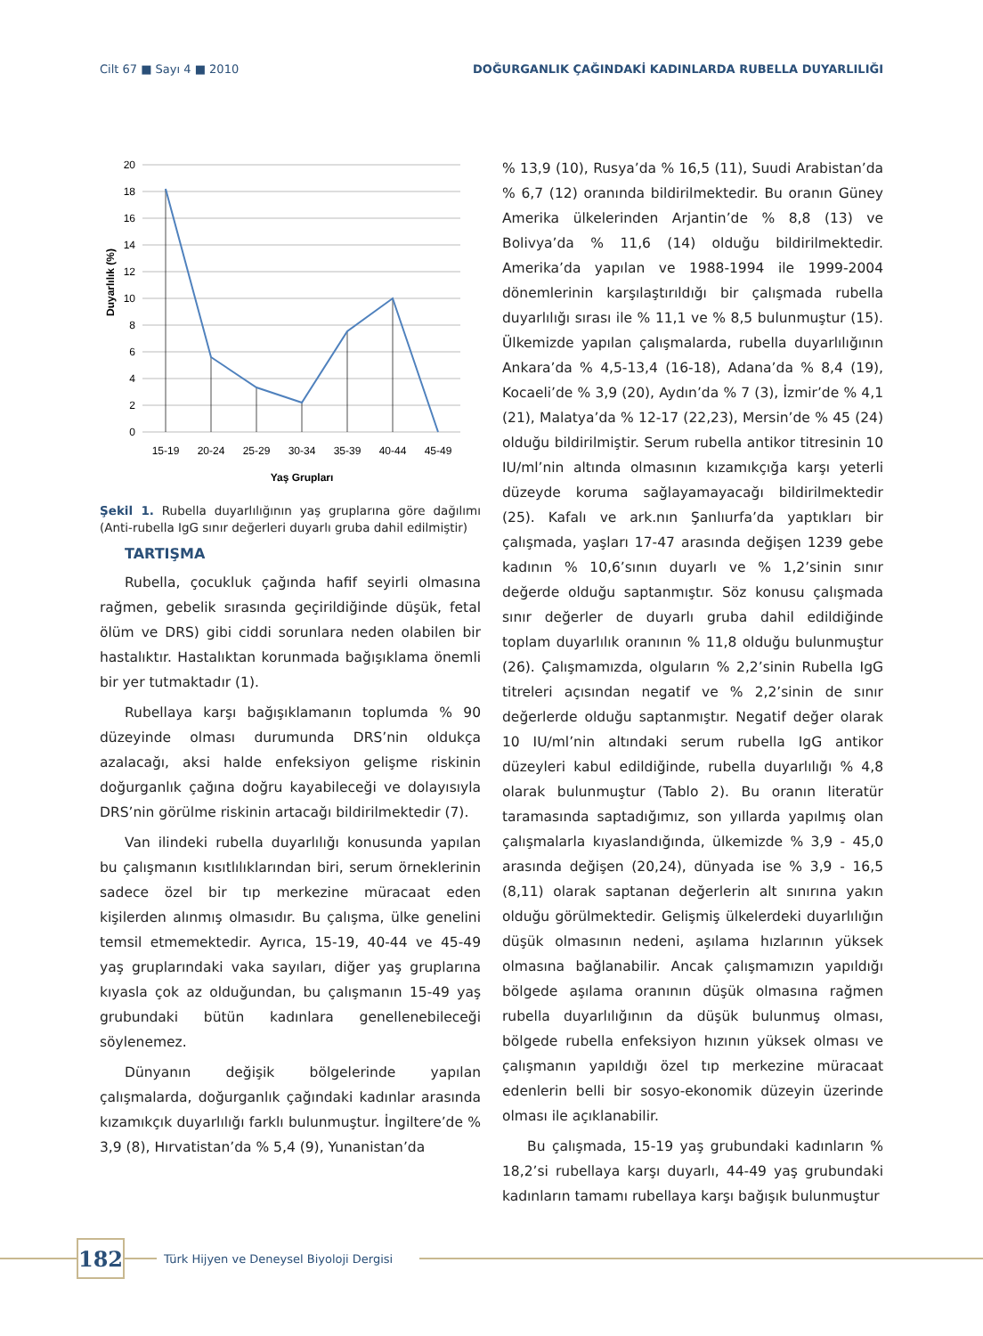Cilt 67 ■ Sayı 4 ■ 2010 DOĞURGANLIK ÇAĞINDAKİ KADINLARDA RUBELLA DUYARLILIĞI
20
18
16
14
12
10
8
6
4
2
0
15-19
20-24
25-29
30-34
35-39
40-44
45-49
Yaş Grupları
Duyarlılık (%)
Şekil 1. Rubella duyarlılığının yaş gruplarına göre dağılımı (Anti-rubella IgG sınır değerleri duyarlı gruba dahil edilmiştir)
TARTIŞMA
Rubella, çocukluk çağında hafif seyirli olmasına rağmen, gebelik sırasında geçirildiğinde düşük, fetal ölüm ve DRS) gibi ciddi sorunlara neden olabilen bir hastalıktır. Hastalıktan korunmada bağışıklama önemli bir yer tutmaktadır (1).
Rubellaya karşı bağışıklamanın toplumda % 90 düzeyinde olması durumunda DRS’nin oldukça azalacağı, aksi halde enfeksiyon gelişme riskinin doğurganlık çağına doğru kayabileceği ve dolayısıyla DRS’nin görülme riskinin artacağı bildirilmektedir (7).
Van ilindeki rubella duyarlılığı konusunda yapılan bu çalışmanın kısıtlılıklarından biri, serum örneklerinin sadece özel bir tıp merkezine müracaat eden kişilerden alınmış olmasıdır. Bu çalışma, ülke genelini temsil etmemektedir. Ayrıca, 15-19, 40-44 ve 45-49 yaş gruplarındaki vaka sayıları, diğer yaş gruplarına kıyasla çok az olduğundan, bu çalışmanın 15-49 yaş grubundaki bütün kadınlara genellenebileceği söylenemez.
Dünyanın değişik bölgelerinde yapılan çalışmalarda, doğurganlık çağındaki kadınlar arasında kızamıkçık duyarlılığı farklı bulunmuştur. İngiltere’de % 3,9 (8), Hırvatistan’da % 5,4 (9), Yunanistan’da
% 13,9 (10), Rusya’da % 16,5 (11), Suudi Arabistan’da % 6,7 (12) oranında bildirilmektedir. Bu oranın Güney Amerika ülkelerinden Arjantin’de % 8,8 (13) ve Bolivya’da % 11,6 (14) olduğu bildirilmektedir. Amerika’da yapılan ve 1988-1994 ile 1999-2004 dönemlerinin karşılaştırıldığı bir çalışmada rubella duyarlılığı sırası ile % 11,1 ve % 8,5 bulunmuştur (15). Ülkemizde yapılan çalışmalarda, rubella duyarlılığının Ankara’da % 4,5-13,4 (16-18), Adana’da % 8,4 (19), Kocaeli’de % 3,9 (20), Aydın’da % 7 (3), İzmir’de % 4,1 (21), Malatya’da % 12-17 (22,23), Mersin’de % 45 (24) olduğu bildirilmiştir. Serum rubella antikor titresinin 10 IU/ml’nin altında olmasının kızamıkçığa karşı yeterli düzeyde koruma sağlayamayacağı bildirilmektedir (25). Kafalı ve ark.nın Şanlıurfa’da yaptıkları bir çalışmada, yaşları 17-47 arasında değişen 1239 gebe kadının % 10,6’sının duyarlı ve % 1,2’sinin sınır değerde olduğu saptanmıştır. Söz konusu çalışmada sınır değerler de duyarlı gruba dahil edildiğinde toplam duyarlılık oranının % 11,8 olduğu bulunmuştur (26). Çalışmamızda, olguların % 2,2’sinin Rubella IgG titreleri açısından negatif ve % 2,2’sinin de sınır değerlerde olduğu saptanmıştır. Negatif değer olarak 10 IU/ml’nin altındaki serum rubella IgG antikor düzeyleri kabul edildiğinde, rubella duyarlılığı % 4,8 olarak bulunmuştur (Tablo 2). Bu oranın literatür taramasında saptadığımız, son yıllarda yapılmış olan çalışmalarla kıyaslandığında, ülkemizde % 3,9 - 45,0 arasında değişen (20,24), dünyada ise % 3,9 - 16,5 (8,11) olarak saptanan değerlerin alt sınırına yakın olduğu görülmektedir. Gelişmiş ülkelerdeki duyarlılığın düşük olmasının nedeni, aşılama hızlarının yüksek olmasına bağlanabilir. Ancak çalışmamızın yapıldığı bölgede aşılama oranının düşük olmasına rağmen rubella duyarlılığının da düşük bulunmuş olması, bölgede rubella enfeksiyon hızının yüksek olması ve çalışmanın yapıldığı özel tıp merkezine müracaat edenlerin belli bir sosyo-ekonomik düzeyin üzerinde olması ile açıklanabilir.
Bu çalışmada, 15-19 yaş grubundaki kadınların % 18,2’si rubellaya karşı duyarlı, 44-49 yaş grubundaki kadınların tamamı rubellaya karşı bağışık bulunmuştur
182
Türk Hijyen ve Deneysel Biyoloji Dergisi